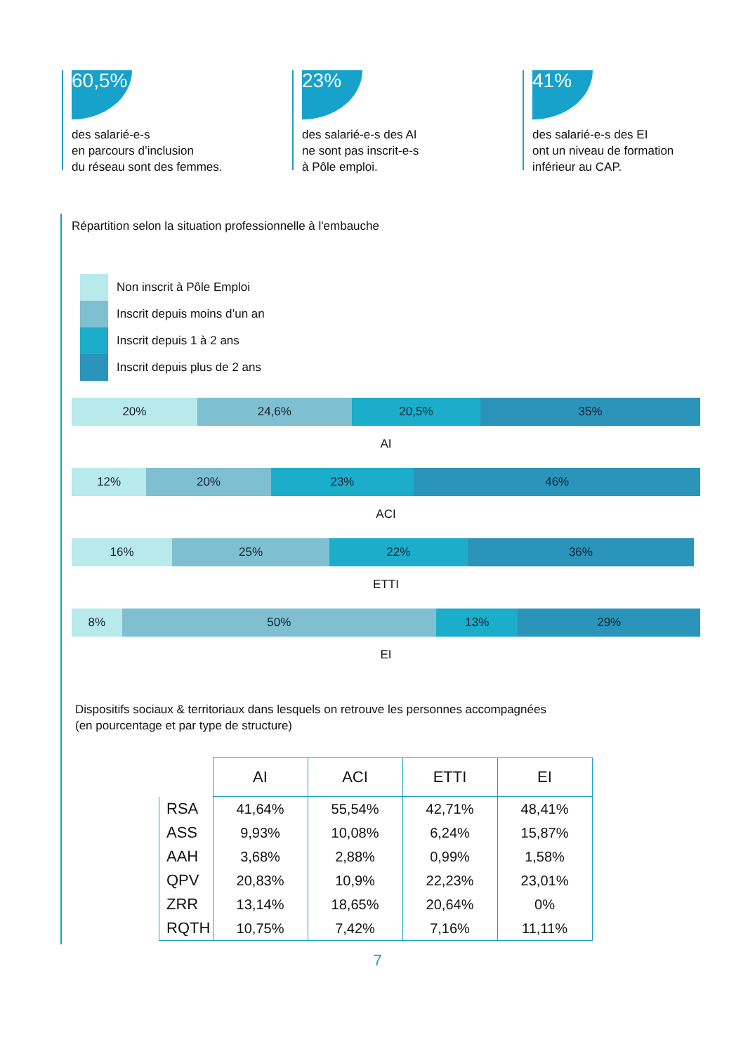60,5%
des salarié-e-s
en parcours d’inclusion
du réseau sont des femmes.
23%
des salarié-e-s des AI
ne sont pas inscrit-e-s
à Pôle emploi.
41%
des salarié-e-s des EI
ont un niveau de formation
inférieur au CAP.
Répartition selon la situation professionnelle à l'embauche
Non inscrit à Pôle Emploi
Inscrit depuis moins d’un an
Inscrit depuis 1 à 2 ans
Inscrit depuis plus de 2 ans
20% 24,6% 20,5% 35%
AI
12% 20% 23% 46%
ACI
16% 25% 22% 36%
ETTI
8% 50% 13% 29%
EI
Dispositifs sociaux & territoriaux dans lesquels on retrouve les personnes accompagnées
(en pourcentage et par type de structure)
| | AI | ACI | ETTI | EI |
| --- | --- | --- | --- | --- |
| RSA | 41,64% | 55,54% | 42,71% | 48,41% |
| ASS | 9,93% | 10,08% | 6,24% | 15,87% |
| AAH | 3,68% | 2,88% | 0,99% | 1,58% |
| QPV | 20,83% | 10,9% | 22,23% | 23,01% |
| ZRR | 13,14% | 18,65% | 20,64% | 0% |
| RQTH | 10,75% | 7,42% | 7,16% | 11,11% |
7